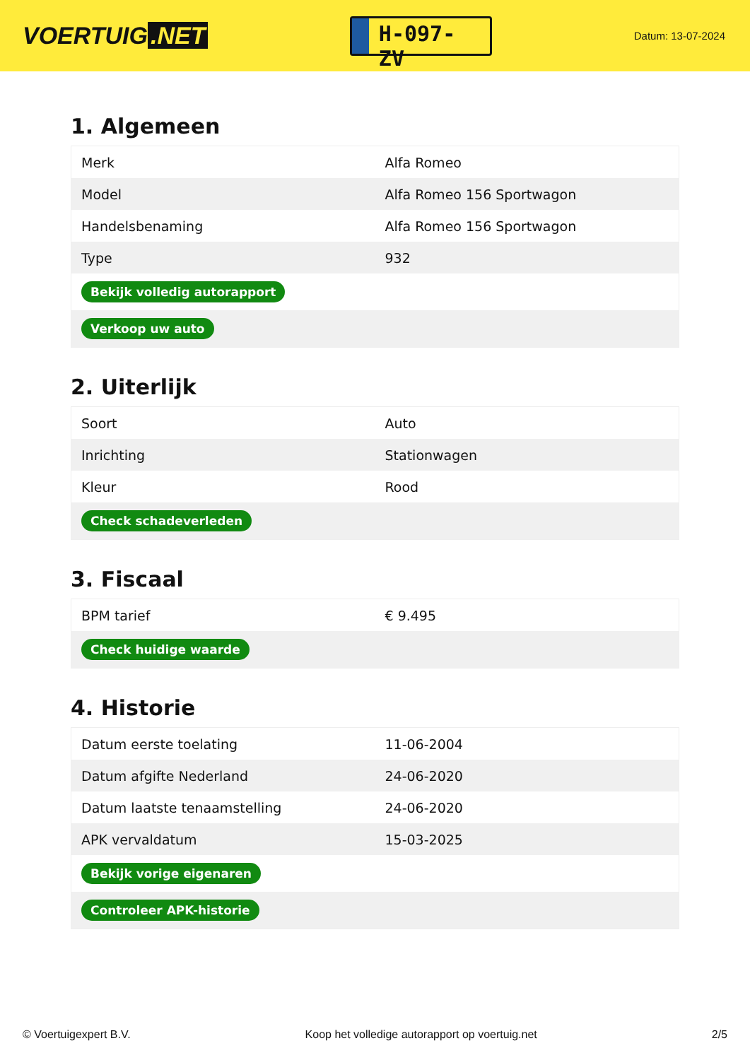VOERTUIG.NET
H-097-ZV
Datum: 13-07-2024
1. Algemeen
| Merk | Alfa Romeo |
| Model | Alfa Romeo 156 Sportwagon |
| Handelsbenaming | Alfa Romeo 156 Sportwagon |
| Type | 932 |
| Bekijk volledig autorapport | |
| Verkoop uw auto | |
2. Uiterlijk
| Soort | Auto |
| Inrichting | Stationwagen |
| Kleur | Rood |
| Check schadeverleden | |
3. Fiscaal
| BPM tarief | € 9.495 |
| Check huidige waarde | |
4. Historie
| Datum eerste toelating | 11-06-2004 |
| Datum afgifte Nederland | 24-06-2020 |
| Datum laatste tenaamstelling | 24-06-2020 |
| APK vervaldatum | 15-03-2025 |
| Bekijk vorige eigenaren | |
| Controleer APK-historie | |
© Voertuigexpert B.V. Koop het volledige autorapport op voertuig.net 2/5